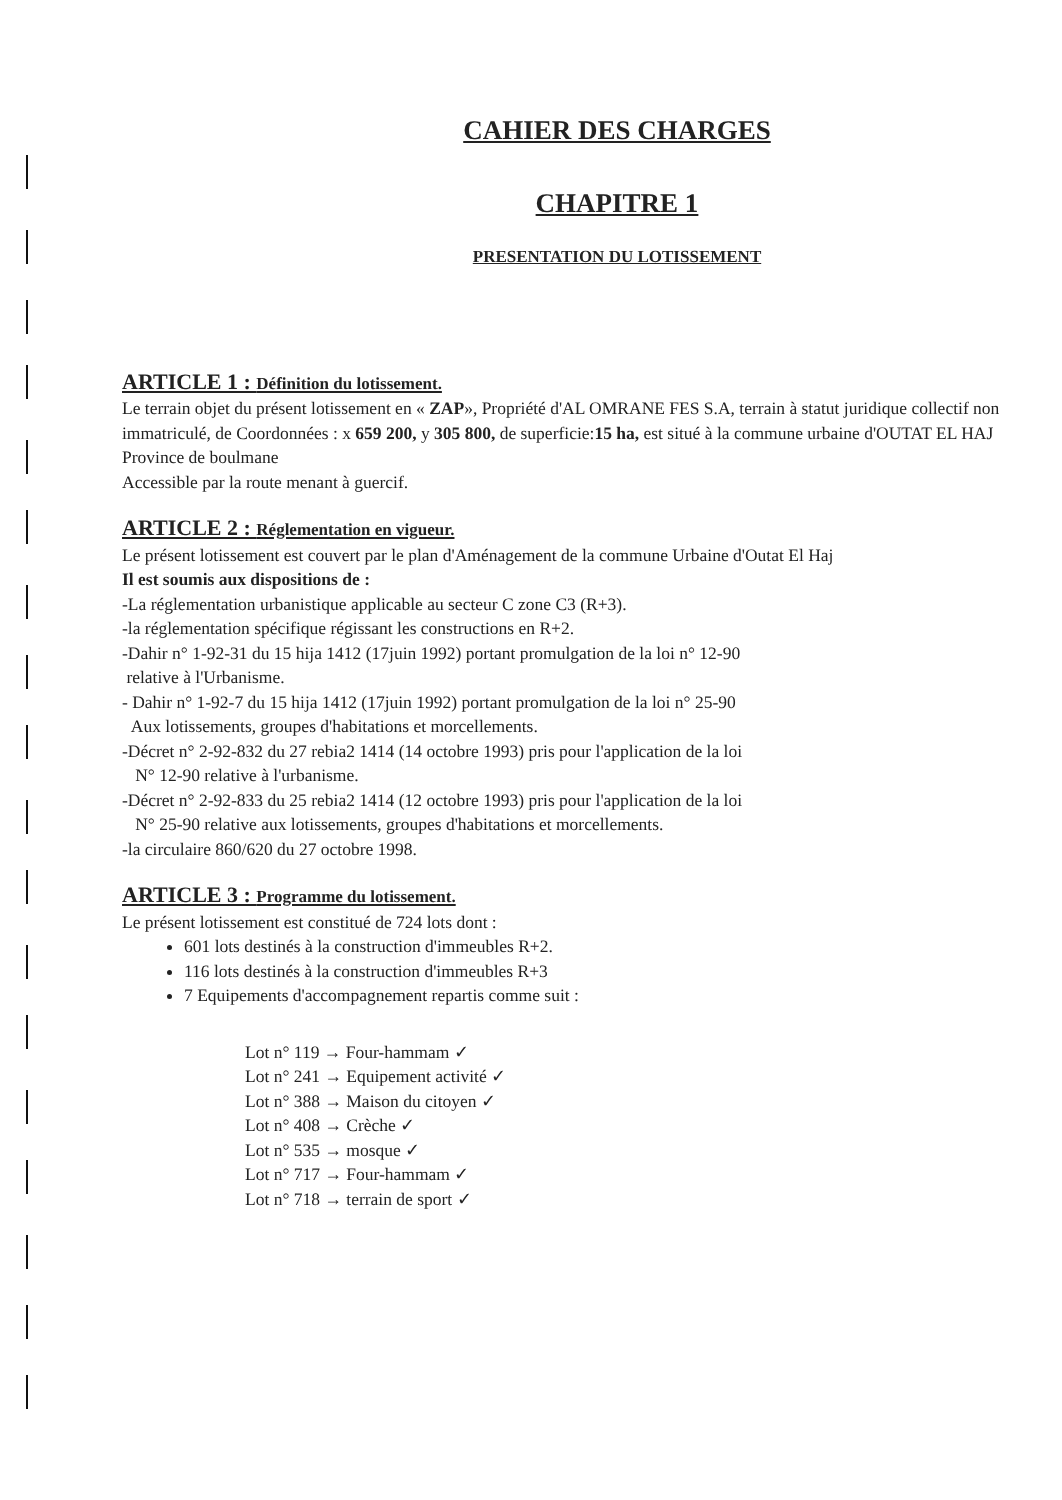CAHIER DES CHARGES
CHAPITRE 1
PRESENTATION DU LOTISSEMENT
ARTICLE 1 : Définition du lotissement.
Le terrain objet du présent lotissement en « ZAP», Propriété d'AL OMRANE FES S.A, terrain à statut juridique collectif non immatriculé, de Coordonnées : x 659 200, y 305 800, de superficie:15 ha, est situé à la commune urbaine d'OUTAT EL HAJ Province de boulmane
Accessible par la route menant à guercif.
ARTICLE 2 : Réglementation en vigueur.
Le présent lotissement est couvert par le plan d'Aménagement de la commune Urbaine d'Outat El Haj
Il est soumis aux dispositions de :
-La réglementation urbanistique applicable au secteur C zone C3 (R+3).
-la réglementation spécifique régissant les constructions en R+2.
-Dahir n° 1-92-31 du 15 hija 1412 (17juin 1992) portant promulgation de la loi n° 12-90
relative à l'Urbanisme.
- Dahir n° 1-92-7 du 15 hija 1412 (17juin 1992) portant promulgation de la loi n° 25-90
Aux lotissements, groupes d'habitations et morcellements.
-Décret n° 2-92-832 du 27 rebia2 1414 (14 octobre 1993) pris pour l'application de la loi
N° 12-90 relative à l'urbanisme.
-Décret n° 2-92-833 du 25 rebia2 1414 (12 octobre 1993) pris pour l'application de la loi
N° 25-90 relative aux lotissements, groupes d'habitations et morcellements.
-la circulaire 860/620 du 27 octobre 1998.
ARTICLE 3 : Programme du lotissement.
Le présent lotissement est constitué de 724 lots dont :
601 lots destinés à la construction d'immeubles R+2.
116 lots destinés à la construction d'immeubles R+3
7 Equipements d'accompagnement repartis comme suit :
Lot n° 119 → Four-hammam ✓
Lot n° 241 → Equipement activité ✓
Lot n° 388 → Maison du citoyen ✓
Lot n° 408 → Crèche ✓
Lot n° 535 → mosque ✓
Lot n° 717 → Four-hammam ✓
Lot n° 718 → terrain de sport ✓